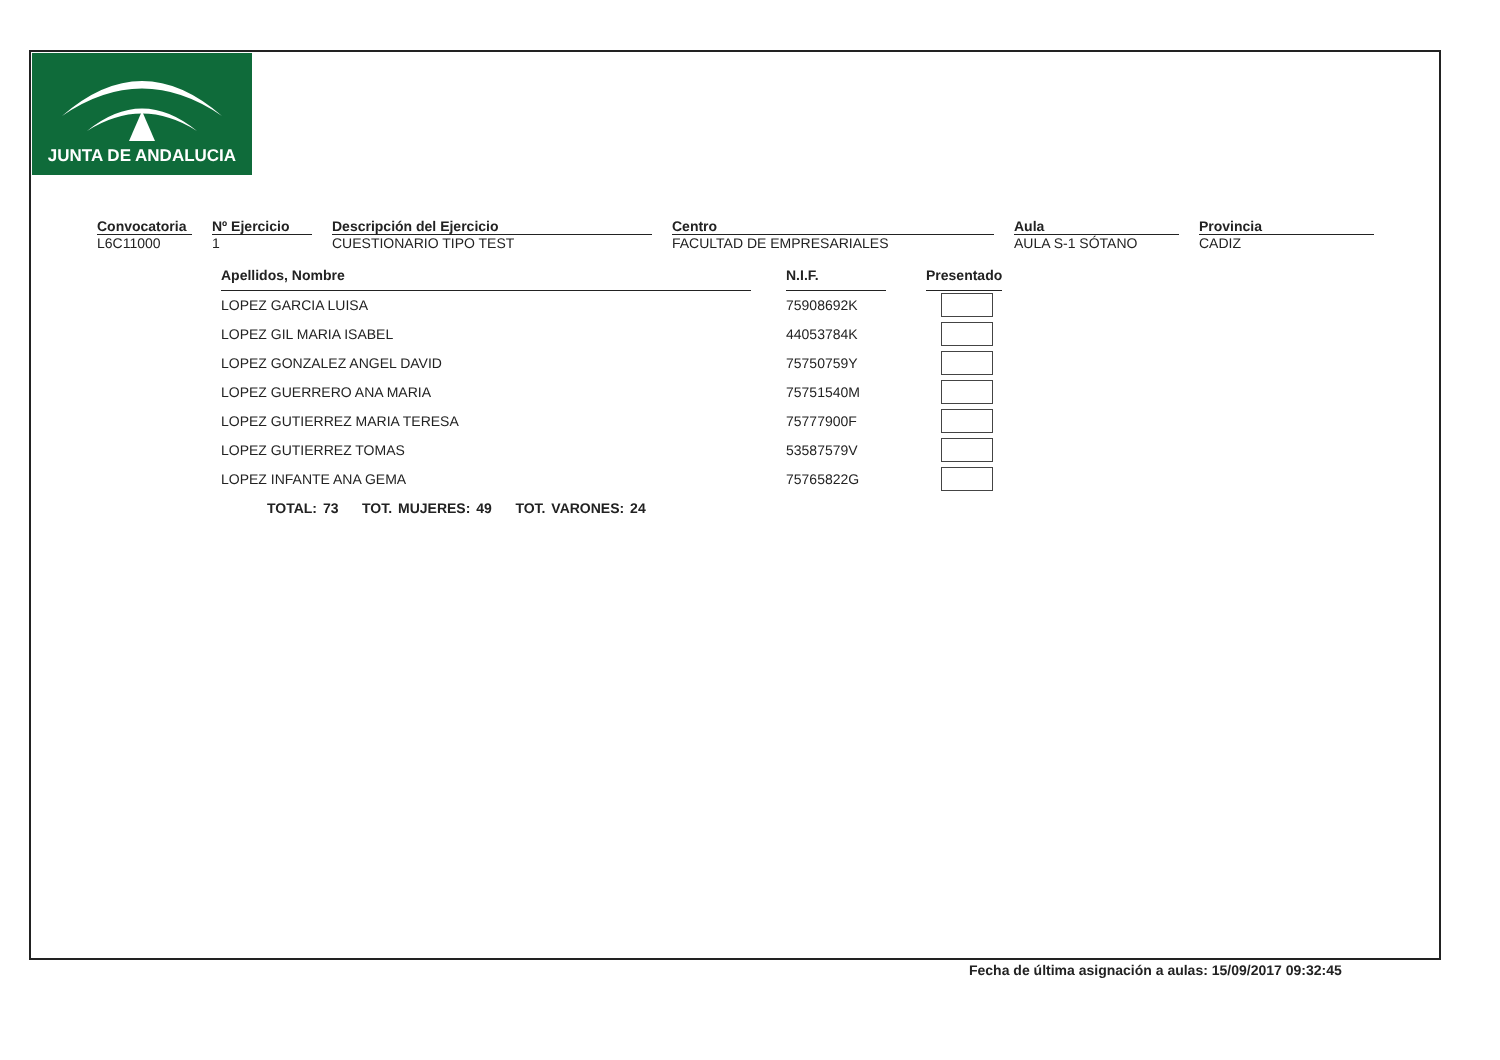JUNTA DE ANDALUCIA
Convocatoria
L6C11000
Nº Ejercicio
1
Descripción del Ejercicio
CUESTIONARIO TIPO TEST
Centro
FACULTAD DE EMPRESARIALES
Aula
AULA S-1 SÓTANO
Provincia
CADIZ
| Apellidos, Nombre | | N.I.F. | | Presentado |
| LOPEZ GARCIA LUISA | | 75908692K | | |
| LOPEZ GIL MARIA ISABEL | | 44053784K | | |
| LOPEZ GONZALEZ ANGEL DAVID | | 75750759Y | | |
| LOPEZ GUERRERO ANA MARIA | | 75751540M | | |
| LOPEZ GUTIERREZ MARIA TERESA | | 75777900F | | |
| LOPEZ GUTIERREZ TOMAS | | 53587579V | | |
| LOPEZ INFANTE ANA GEMA | | 75765822G | | |
TOTAL: 73 TOT. MUJERES: 49 TOT. VARONES: 24
Fecha de última asignación a aulas: 15/09/2017 09:32:45